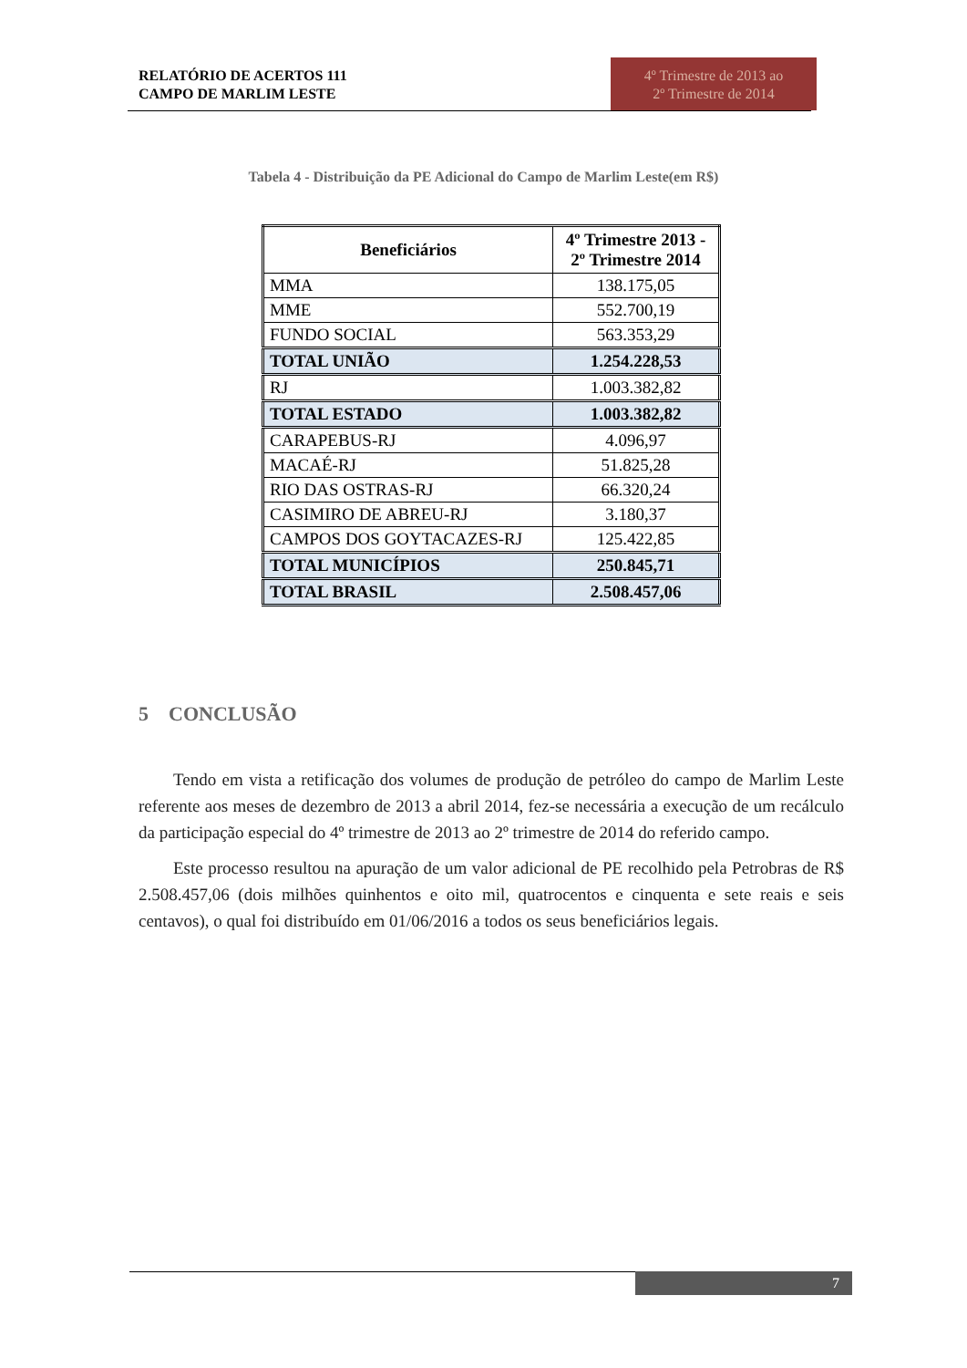RELATÓRIO DE ACERTOS 111
CAMPO DE MARLIM LESTE
4º Trimestre de 2013 ao
2º Trimestre de 2014
Tabela 4 - Distribuição da PE Adicional do Campo de Marlim Leste(em R$)
| Beneficiários | 4º Trimestre 2013 - 2º Trimestre 2014 |
| --- | --- |
| MMA | 138.175,05 |
| MME | 552.700,19 |
| FUNDO SOCIAL | 563.353,29 |
| TOTAL UNIÃO | 1.254.228,53 |
| RJ | 1.003.382,82 |
| TOTAL ESTADO | 1.003.382,82 |
| CARAPEBUS-RJ | 4.096,97 |
| MACAÉ-RJ | 51.825,28 |
| RIO DAS OSTRAS-RJ | 66.320,24 |
| CASIMIRO DE ABREU-RJ | 3.180,37 |
| CAMPOS DOS GOYTACAZES-RJ | 125.422,85 |
| TOTAL MUNICÍPIOS | 250.845,71 |
| TOTAL BRASIL | 2.508.457,06 |
5 CONCLUSÃO
Tendo em vista a retificação dos volumes de produção de petróleo do campo de Marlim Leste referente aos meses de dezembro de 2013 a abril 2014, fez-se necessária a execução de um recálculo da participação especial do 4º trimestre de 2013 ao 2º trimestre de 2014 do referido campo.
Este processo resultou na apuração de um valor adicional de PE recolhido pela Petrobras de R$ 2.508.457,06 (dois milhões quinhentos e oito mil, quatrocentos e cinquenta e sete reais e seis centavos), o qual foi distribuído em 01/06/2016 a todos os seus beneficiários legais.
7